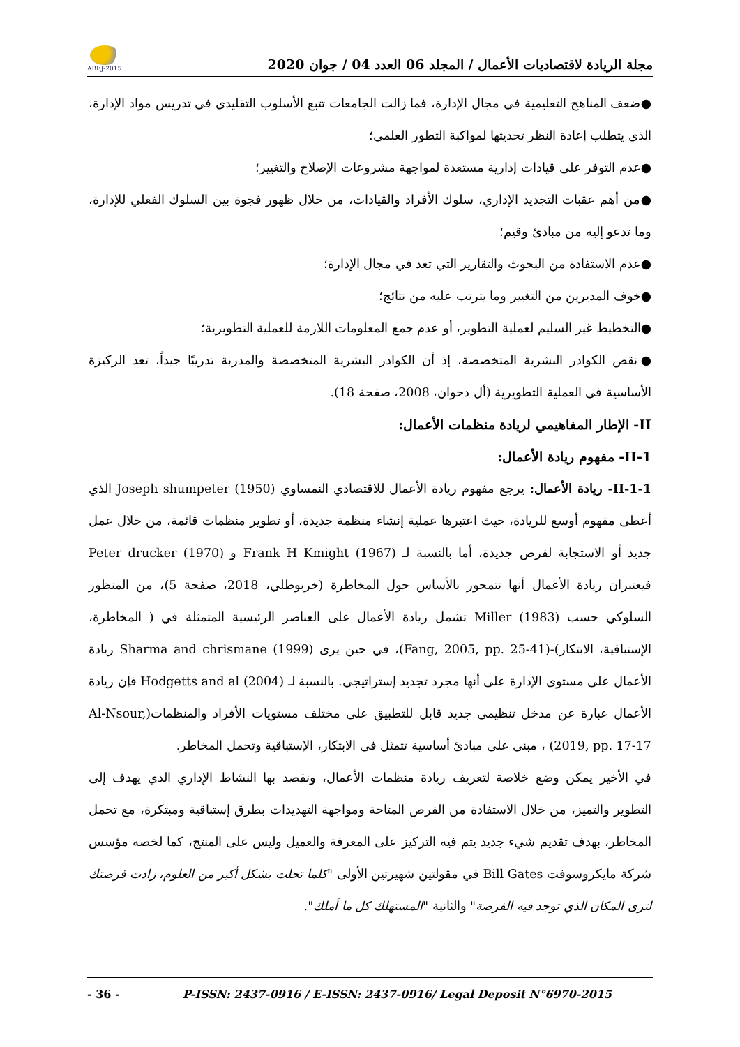ABEJ-2015
مجلة الريادة لاقتصاديات الأعمال / المجلد 06 العدد 04 / جوان 2020
●ضعف المناهج التعليمية في مجال الإدارة، فما زالت الجامعات تتبع الأسلوب التقليدي في تدريس مواد الإدارة، الذي يتطلب إعادة النظر تحديثها لمواكبة التطور العلمي؛
●عدم التوفر على قيادات إدارية مستعدة لمواجهة مشروعات الإصلاح والتغيير؛
●من أهم عقبات التجديد الإداري، سلوك الأفراد والقيادات، من خلال ظهور فجوة بين السلوك الفعلي للإدارة، وما تدعو إليه من مبادئ وقيم؛
●عدم الاستفادة من البحوث والتقارير التي تعد في مجال الإدارة؛
●خوف المديرين من التغيير وما يترتب عليه من نتائج؛
●التخطيط غير السليم لعملية التطوير، أو عدم جمع المعلومات اللازمة للعملية التطويرية؛
●نقص الكوادر البشرية المتخصصة، إذ أن الكوادر البشرية المتخصصة والمدربة تدريبًا جيداً، تعد الركيزة الأساسية في العملية التطويرية (أل دحوان، 2008، صفحة 18).
II- الإطار المفاهيمي لريادة منظمات الأعمال:
II-1- مفهوم ريادة الأعمال:
II-1-1- ريادة الأعمال: يرجع مفهوم ريادة الأعمال للاقتصادي النمساوي Joseph shumpeter (1950) الذي أعطى مفهوم أوسع للريادة، حيث اعتبرها عملية إنشاء منظمة جديدة، أو تطوير منظمات قائمة، من خلال عمل جديد أو الاستجابة لفرص جديدة، أما بالنسبة لـ Frank H Kmight (1967) و Peter drucker (1970) فيعتبران ريادة الأعمال أنها تتمحور بالأساس حول المخاطرة (خربوطلي، 2018، صفحة 5)، من المنظور السلوكي حسب Miller (1983) تشمل ريادة الأعمال على العناصر الرئيسية المتمثلة في ( المخاطرة، الإستباقية، الابتكار)-(Fang, 2005, pp. 25-41)، في حين يرى Sharma and chrismane (1999) ريادة الأعمال على مستوى الإدارة على أنها مجرد تجديد إستراتيجي. بالنسبة لـ Hodgetts and al (2004) فإن ريادة الأعمال عبارة عن مدخل تنظيمي جديد قابل للتطبيق على مختلف مستويات الأفراد والمنظمات(Al-Nsour, 2019, pp. 17-17) ، مبني على مبادئ أساسية تتمثل في الابتكار، الإستباقية وتحمل المخاطر.
في الأخير يمكن وضع خلاصة لتعريف ريادة منظمات الأعمال، ونقصد بها النشاط الإداري الذي يهدف إلى التطوير والتميز، من خلال الاستفادة من الفرص المتاحة ومواجهة التهديدات بطرق إستباقية ومبتكرة، مع تحمل المخاطر، بهدف تقديم شيء جديد يتم فيه التركيز على المعرفة والعميل وليس على المنتج، كما لخصه مؤسس شركة مايكروسوفت Bill Gates في مقولتين شهيرتين الأولى "كلما تحلت بشكل أكبر من العلوم، زادت فرصتك لترى المكان الذي توجد فيه الفرصة" والثانية "المستهلك كل ما أملك".
- 36 - P-ISSN: 2437-0916 / E-ISSN: 2437-0916/ Legal Deposit N°6970-2015